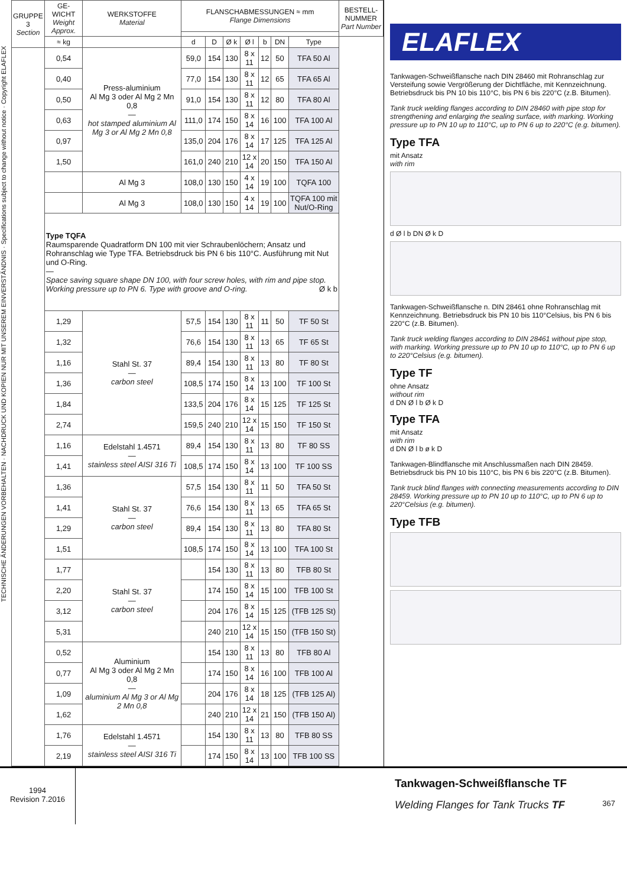TECHNISCHE ÄNDERUNGEN VORBEHALTEN · NACHDRUCK UND KOPIEN NUR MIT UNSEREM EINVERSTÄNDNIS · Specifications subject to change without notice · Copyright ELAFLEX
| GRUPPE 3 Section | GE- WICHT Weight Approx. | WERKSTOFFE Material | FLANSCHABMESSUNGEN ≈ mm Flange Dimensions | | | | | | | BESTELL-NUMMER Part Number |
| --- | --- | --- | --- | --- | --- | --- | --- | --- | --- | --- |
| | ≈ kg | | d | D | Ø k | Ø l | b | DN | Type | |
| | 0,54 | Press-aluminium Al Mg 3 oder Al Mg 2 Mn 0,8 — hot stamped aluminium Al Mg 3 or Al Mg 2 Mn 0,8 | 59,0 | 154 | 130 | 8 x 11 | 12 | 50 | TFA 50 Al | |
| | 0,40 | | 77,0 | 154 | 130 | 8 x 11 | 12 | 65 | TFA 65 Al | |
| | 0,50 | | 91,0 | 154 | 130 | 8 x 11 | 12 | 80 | TFA 80 Al | |
| | 0,63 | | 111,0 | 174 | 150 | 8 x 14 | 16 | 100 | TFA 100 Al | |
| | 0,97 | | 135,0 | 204 | 176 | 8 x 14 | 17 | 125 | TFA 125 Al | |
| | 1,50 | | 161,0 | 240 | 210 | 12 x 14 | 20 | 150 | TFA 150 Al | |
| | | Al Mg 3 | 108,0 | 130 | 150 | 4 x 14 | 19 | 100 | TQFA 100 | |
| | | Al Mg 3 | 108,0 | 130 | 150 | 4 x 14 | 19 | 100 | TQFA 100 mit Nut/O-Ring | |
| | Type TQFA Raumsparende Quadratform DN 100 mit vier Schraubenlöchern; Ansatz und Rohranschlag wie Type TFA. Betriebsdruck bis PN 6 bis 110°C. Ausführung mit Nut und O-Ring. — Space saving square shape DN 100, with four screw holes, with rim and pipe stop. Working pressure up to PN 6. Type with groove and O-ring. Ø k b | | | | | | | | | |
| | 1,29 | Stahl St. 37 — carbon steel | 57,5 | 154 | 130 | 8 x 11 | 11 | 50 | TF 50 St | |
| | 1,32 | | 76,6 | 154 | 130 | 8 x 11 | 13 | 65 | TF 65 St | |
| | 1,16 | | 89,4 | 154 | 130 | 8 x 11 | 13 | 80 | TF 80 St | |
| | 1,36 | | 108,5 | 174 | 150 | 8 x 14 | 13 | 100 | TF 100 St | |
| | 1,84 | | 133,5 | 204 | 176 | 8 x 14 | 15 | 125 | TF 125 St | |
| | 2,74 | | 159,5 | 240 | 210 | 12 x 14 | 15 | 150 | TF 150 St | |
| | 1,16 | Edelstahl 1.4571 — stainless steel AISI 316 Ti | 89,4 | 154 | 130 | 8 x 11 | 13 | 80 | TF 80 SS | |
| | 1,41 | | 108,5 | 174 | 150 | 8 x 14 | 13 | 100 | TF 100 SS | |
| | 1,36 | Stahl St. 37 — carbon steel | 57,5 | 154 | 130 | 8 x 11 | 11 | 50 | TFA 50 St | |
| | 1,41 | | 76,6 | 154 | 130 | 8 x 11 | 13 | 65 | TFA 65 St | |
| | 1,29 | | 89,4 | 154 | 130 | 8 x 11 | 13 | 80 | TFA 80 St | |
| | 1,51 | | 108,5 | 174 | 150 | 8 x 14 | 13 | 100 | TFA 100 St | |
| | 1,77 | Stahl St. 37 — carbon steel | | 154 | 130 | 8 x 11 | 13 | 80 | TFB 80 St | |
| | 2,20 | | | 174 | 150 | 8 x 14 | 15 | 100 | TFB 100 St | |
| | 3,12 | | | 204 | 176 | 8 x 14 | 15 | 125 | (TFB 125 St) | |
| | 5,31 | | | 240 | 210 | 12 x 14 | 15 | 150 | (TFB 150 St) | |
| | 0,52 | Aluminium Al Mg 3 oder Al Mg 2 Mn 0,8 — aluminium Al Mg 3 or Al Mg 2 Mn 0,8 | | 154 | 130 | 8 x 11 | 13 | 80 | TFB 80 Al | |
| | 0,77 | | | 174 | 150 | 8 x 14 | 16 | 100 | TFB 100 Al | |
| | 1,09 | | | 204 | 176 | 8 x 14 | 18 | 125 | (TFB 125 Al) | |
| | 1,62 | | | 240 | 210 | 12 x 14 | 21 | 150 | (TFB 150 Al) | |
| | 1,76 | Edelstahl 1.4571 — stainless steel AISI 316 Ti | | 154 | 130 | 8 x 11 | 13 | 80 | TFB 80 SS | |
| | 2,19 | | | 174 | 150 | 8 x 14 | 13 | 100 | TFB 100 SS | |
ELAFLEX
Tankwagen-Schweißflansche nach DIN 28460 mit Rohranschlag zur Versteifung sowie Vergrößerung der Dichtfläche, mit Kennzeichnung. Betriebsdruck bis PN 10 bis 110°C, bis PN 6 bis 220°C (z.B. Bitumen).
Tank truck welding flanges according to DIN 28460 with pipe stop for strengthening and enlarging the sealing surface, with marking. Working pressure up to PN 10 up to 110°C, up to PN 6 up to 220°C (e.g. bitumen).
Type TFA
mit Ansatz
with rim
d Ø l b DN Ø k D
Tankwagen-Schweißflansche n. DIN 28461 ohne Rohranschlag mit Kennzeichnung. Betriebsdruck bis PN 10 bis 110°Celsius, bis PN 6 bis 220°C (z.B. Bitumen).
Tank truck welding flanges according to DIN 28461 without pipe stop, with marking. Working pressure up to PN 10 up to 110°C, up to PN 6 up to 220°Celsius (e.g. bitumen).
Type TF
ohne Ansatz
without rim
d DN Ø l b Ø k D
Type TFA
mit Ansatz
with rim
d DN Ø l b ø k D
Tankwagen-Blindflansche mit Anschlussmaßen nach DIN 28459. Betriebsdruck bis PN 10 bis 110°C, bis PN 6 bis 220°C (z.B. Bitumen).
Tank truck blind flanges with connecting measurements according to DIN 28459. Working pressure up to PN 10 up to 110°C, up to PN 6 up to 220°Celsius (e.g. bitumen).
Type TFB
1994
Revision 7.2016
Tankwagen-Schweißflansche TF
Welding Flanges for Tank Trucks TF 367